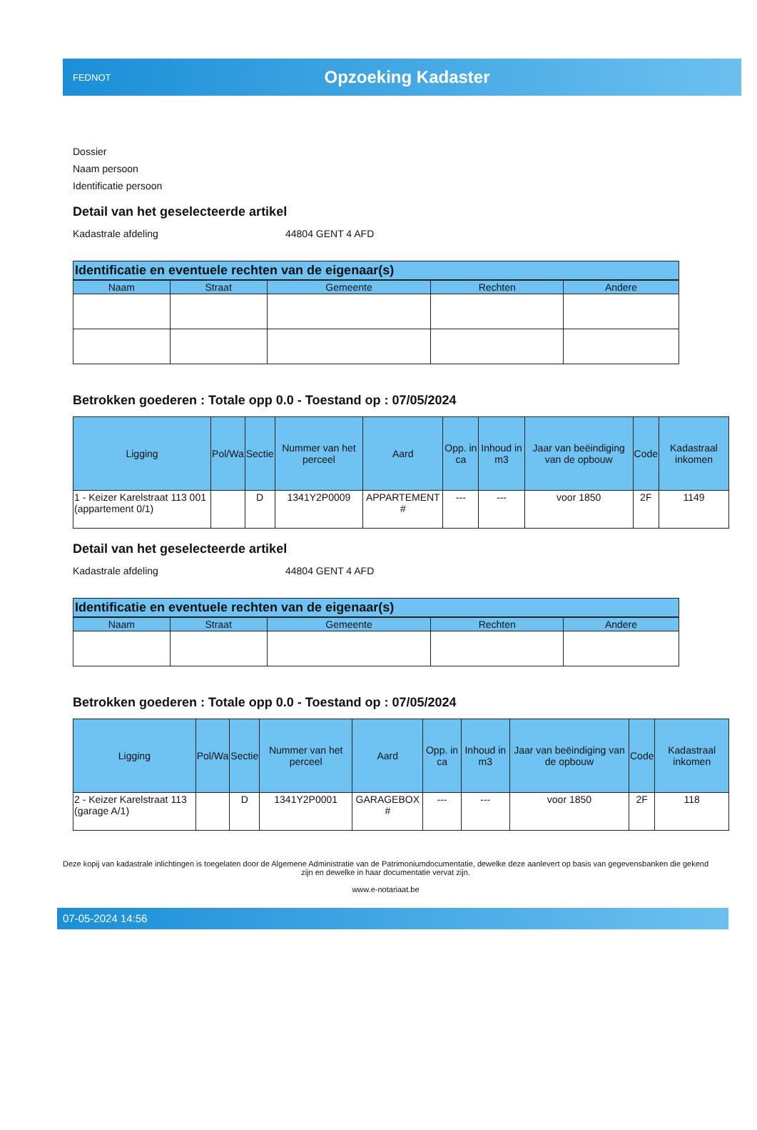FEDNOT
Opzoeking Kadaster
Dossier
Naam persoon
Identificatie persoon
Detail van het geselecteerde artikel
Kadastrale afdeling 44804 GENT 4 AFD
Identificatie en eventuele rechten van de eigenaar(s)
| Naam | Straat | Gemeente | Rechten | Andere |
| --- | --- | --- | --- | --- |
Betrokken goederen : Totale opp 0.0 - Toestand op : 07/05/2024
| Ligging | Pol/Wa | Sectie | Nummer van het perceel | Aard | Opp. in ca | Inhoud in m3 | Jaar van beëindiging van de opbouw | Code | Kadastraal inkomen |
| --- | --- | --- | --- | --- | --- | --- | --- | --- | --- |
| 1 - Keizer Karelstraat 113 001 (appartement 0/1) | | D | 1341Y2P0009 | APPARTEMENT # | --- | --- | voor 1850 | 2F | 1149 |
Detail van het geselecteerde artikel
Kadastrale afdeling 44804 GENT 4 AFD
Identificatie en eventuele rechten van de eigenaar(s)
| Naam | Straat | Gemeente | Rechten | Andere |
| --- | --- | --- | --- | --- |
Betrokken goederen : Totale opp 0.0 - Toestand op : 07/05/2024
| Ligging | Pol/Wa | Sectie | Nummer van het perceel | Aard | Opp. in ca | Inhoud in m3 | Jaar van beëindiging van de opbouw | Code | Kadastraal inkomen |
| --- | --- | --- | --- | --- | --- | --- | --- | --- | --- |
| 2 - Keizer Karelstraat 113 (garage A/1) | | D | 1341Y2P0001 | GARAGEBOX # | --- | --- | voor 1850 | 2F | 118 |
Deze kopij van kadastrale inlichtingen is toegelaten door de Algemene Administratie van de Patrimoniumdocumentatie, dewelke deze aanlevert op basis van gegevensbanken die gekend zijn en dewelke in haar documentatie vervat zijn.
www.e-notariaat.be
07-05-2024 14:56